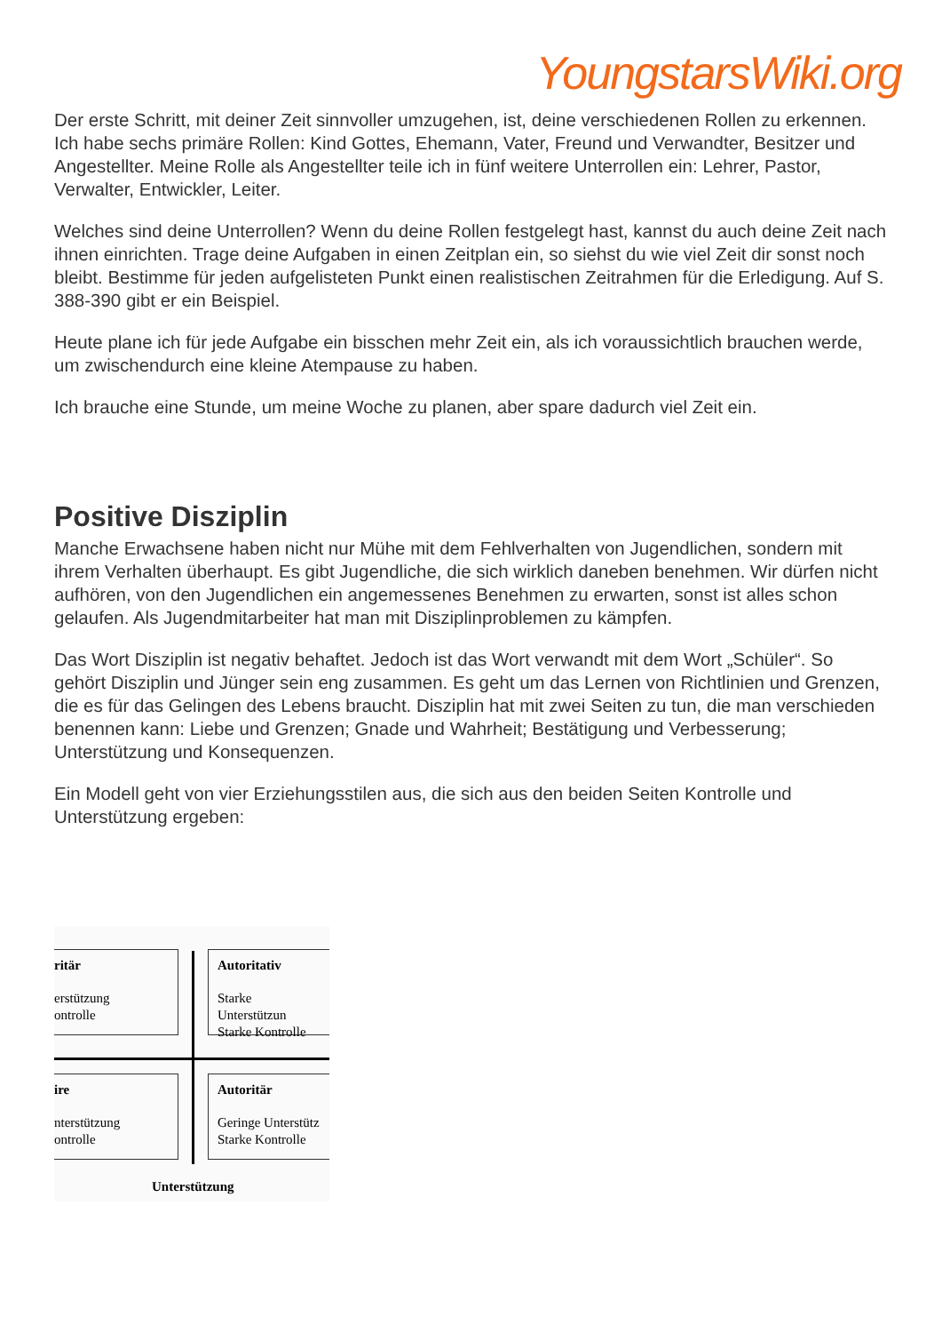YoungstarsWiki.org
Der erste Schritt, mit deiner Zeit sinnvoller umzugehen, ist, deine verschiedenen Rollen zu erkennen. Ich habe sechs primäre Rollen: Kind Gottes, Ehemann, Vater, Freund und Verwandter, Besitzer und Angestellter. Meine Rolle als Angestellter teile ich in fünf weitere Unterrollen ein: Lehrer, Pastor, Verwalter, Entwickler, Leiter.
Welches sind deine Unterrollen? Wenn du deine Rollen festgelegt hast, kannst du auch deine Zeit nach ihnen einrichten. Trage deine Aufgaben in einen Zeitplan ein, so siehst du wie viel Zeit dir sonst noch bleibt. Bestimme für jeden aufgelisteten Punkt einen realistischen Zeitrahmen für die Erledigung. Auf S. 388-390 gibt er ein Beispiel.
Heute plane ich für jede Aufgabe ein bisschen mehr Zeit ein, als ich voraussichtlich brauchen werde, um zwischendurch eine kleine Atempause zu haben.
Ich brauche eine Stunde, um meine Woche zu planen, aber spare dadurch viel Zeit ein.
Positive Disziplin
Manche Erwachsene haben nicht nur Mühe mit dem Fehlverhalten von Jugendlichen, sondern mit ihrem Verhalten überhaupt. Es gibt Jugendliche, die sich wirklich daneben benehmen. Wir dürfen nicht aufhören, von den Jugendlichen ein angemessenes Benehmen zu erwarten, sonst ist alles schon gelaufen. Als Jugendmitarbeiter hat man mit Disziplinproblemen zu kämpfen.
Das Wort Disziplin ist negativ behaftet. Jedoch ist das Wort verwandt mit dem Wort „Schüler“. So gehört Disziplin und Jünger sein eng zusammen. Es geht um das Lernen von Richtlinien und Grenzen, die es für das Gelingen des Lebens braucht. Disziplin hat mit zwei Seiten zu tun, die man verschieden benennen kann: Liebe und Grenzen; Gnade und Wahrheit; Bestätigung und Verbesserung; Unterstützung und Konsequenzen.
Ein Modell geht von vier Erziehungsstilen aus, die sich aus den beiden Seiten Kontrolle und Unterstützung ergeben:
ritär
erstützung
ontrolle
Autoritativ
Starke Unterstützun
Starke Kontrolle
ire
nterstützung
ontrolle
Autoritär
Geringe Unterstütz
Starke Kontrolle
Unterstützung